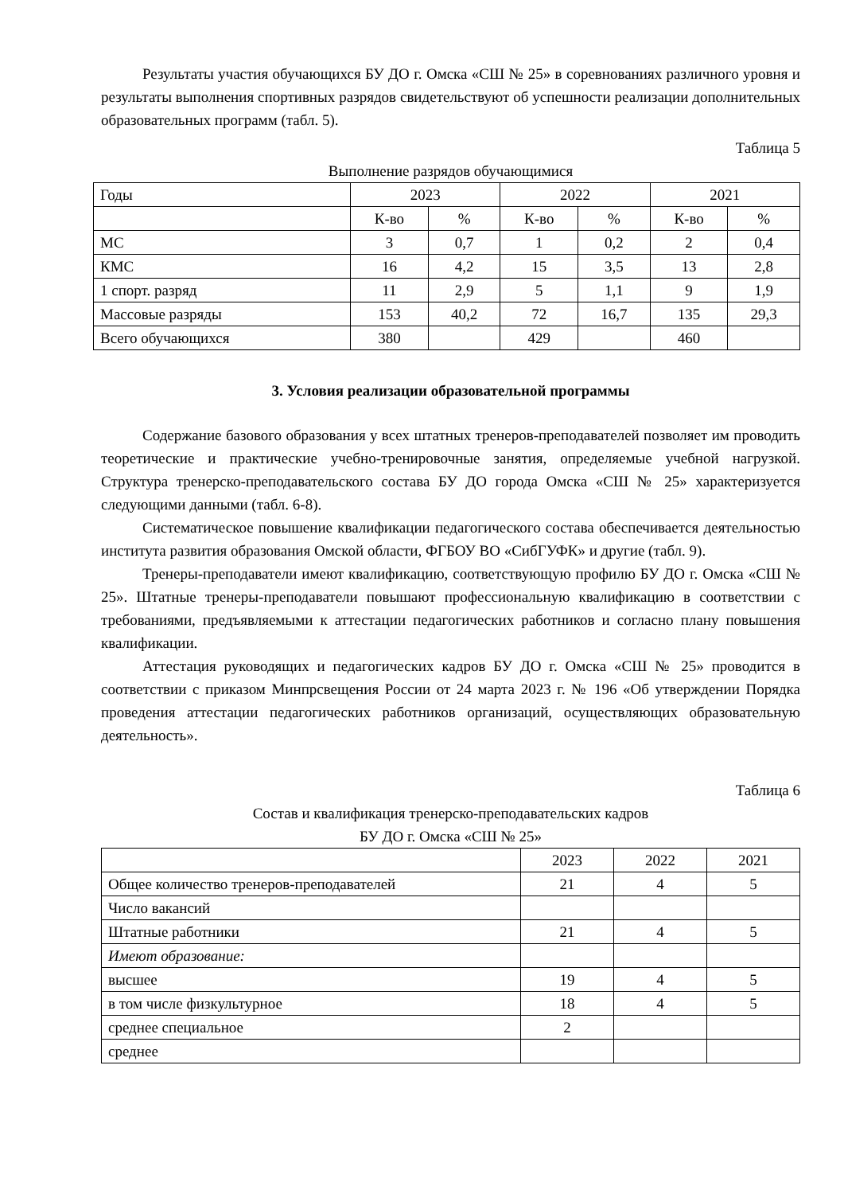Результаты участия обучающихся БУ ДО г. Омска «СШ № 25» в соревнованиях различного уровня и результаты выполнения спортивных разрядов свидетельствуют об успешности реализации дополнительных образовательных программ (табл. 5).
Таблица 5
Выполнение разрядов обучающимися
| Годы | 2023 | | 2022 | | 2021 | |
| | К-во | % | К-во | % | К-во | % |
| МС | 3 | 0,7 | 1 | 0,2 | 2 | 0,4 |
| КМС | 16 | 4,2 | 15 | 3,5 | 13 | 2,8 |
| 1 спорт. разряд | 11 | 2,9 | 5 | 1,1 | 9 | 1,9 |
| Массовые разряды | 153 | 40,2 | 72 | 16,7 | 135 | 29,3 |
| Всего обучающихся | 380 | | 429 | | 460 | |
3. Условия реализации образовательной программы
Содержание базового образования у всех штатных тренеров-преподавателей позволяет им проводить теоретические и практические учебно-тренировочные занятия, определяемые учебной нагрузкой. Структура тренерско-преподавательского состава БУ ДО города Омска «СШ № 25» характеризуется следующими данными (табл. 6-8).
Систематическое повышение квалификации педагогического состава обеспечивается деятельностью института развития образования Омской области, ФГБОУ ВО «СибГУФК» и другие (табл. 9).
Тренеры-преподаватели имеют квалификацию, соответствующую профилю БУ ДО г. Омска «СШ № 25». Штатные тренеры-преподаватели повышают профессиональную квалификацию в соответствии с требованиями, предъявляемыми к аттестации педагогических работников и согласно плану повышения квалификации.
Аттестация руководящих и педагогических кадров БУ ДО г. Омска «СШ № 25» проводится в соответствии с приказом Минпрсвещения России от 24 марта 2023 г. № 196 «Об утверждении Порядка проведения аттестации педагогических работников организаций, осуществляющих образовательную деятельность».
Таблица 6
Состав и квалификация тренерско-преподавательских кадров
БУ ДО г. Омска «СШ № 25»
| | 2023 | 2022 | 2021 |
| Общее количество тренеров-преподавателей | 21 | 4 | 5 |
| Число вакансий | | | |
| Штатные работники | 21 | 4 | 5 |
| Имеют образование: | | | |
| высшее | 19 | 4 | 5 |
| в том числе физкультурное | 18 | 4 | 5 |
| среднее специальное | 2 | | |
| среднее | | | |